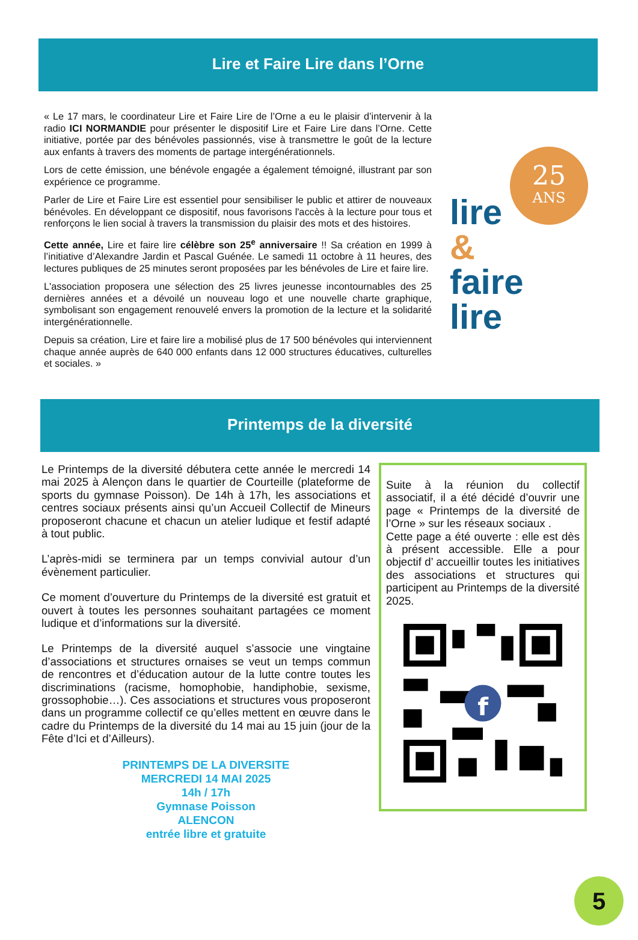Lire et Faire Lire dans l’Orne
« Le 17 mars, le coordinateur Lire et Faire Lire de l’Orne a eu le plaisir d’intervenir à la radio ICI NORMANDIE pour présenter le dispositif Lire et Faire Lire dans l’Orne. Cette initiative, portée par des bénévoles passionnés, vise à transmettre le goût de la lecture aux enfants à travers des moments de partage intergénérationnels.
Lors de cette émission, une bénévole engagée a également témoigné, illustrant par son expérience ce programme.
Parler de Lire et Faire Lire est essentiel pour sensibiliser le public et attirer de nouveaux bénévoles. En développant ce dispositif, nous favorisons l'accès à la lecture pour tous et renforçons le lien social à travers la transmission du plaisir des mots et des histoires.
Cette année, Lire et faire lire célèbre son 25<sup>e</sup> anniversaire !! Sa création en 1999 à l’initiative d’Alexandre Jardin et Pascal Guénée. Le samedi 11 octobre à 11 heures, des lectures publiques de 25 minutes seront proposées par les bénévoles de Lire et faire lire.
L'association proposera une sélection des 25 livres jeunesse incontournables des 25 dernières années et a dévoilé un nouveau logo et une nouvelle charte graphique, symbolisant son engagement renouvelé envers la promotion de la lecture et la solidarité intergénérationnelle.
Depuis sa création, Lire et faire lire a mobilisé plus de 17 500 bénévoles qui interviennent chaque année auprès de 640 000 enfants dans 12 000 structures éducatives, culturelles et sociales. »
25
ANS
lire
&
faire
lire
Printemps de la diversité
Le Printemps de la diversité débutera cette année le mercredi 14 mai 2025 à Alençon dans le quartier de Courteille (plateforme de sports du gymnase Poisson). De 14h à 17h, les associations et centres sociaux présents ainsi qu’un Accueil Collectif de Mineurs proposeront chacune et chacun un atelier ludique et festif adapté à tout public.
L’après-midi se terminera par un temps convivial autour d’un évènement particulier.
Ce moment d’ouverture du Printemps de la diversité est gratuit et ouvert à toutes les personnes souhaitant partagées ce moment ludique et d’informations sur la diversité.
Le Printemps de la diversité auquel s’associe une vingtaine d’associations et structures ornaises se veut un temps commun de rencontres et d’éducation autour de la lutte contre toutes les discriminations (racisme, homophobie, handiphobie, sexisme, grossophobie…). Ces associations et structures vous proposeront dans un programme collectif ce qu’elles mettent en œuvre dans le cadre du Printemps de la diversité du 14 mai au 15 juin (jour de la Fête d’Ici et d’Ailleurs).
PRINTEMPS DE LA DIVERSITE
MERCREDI 14 MAI 2025
14h / 17h
Gymnase Poisson
ALENCON
entrée libre et gratuite
Suite à la réunion du collectif associatif, il a été décidé d’ouvrir une page « Printemps de la diversité de l’Orne » sur les réseaux sociaux .
Cette page a été ouverte : elle est dès à présent accessible. Elle a pour objectif d’ accueillir toutes les initiatives des associations et structures qui participent au Printemps de la diversité 2025.
f
5